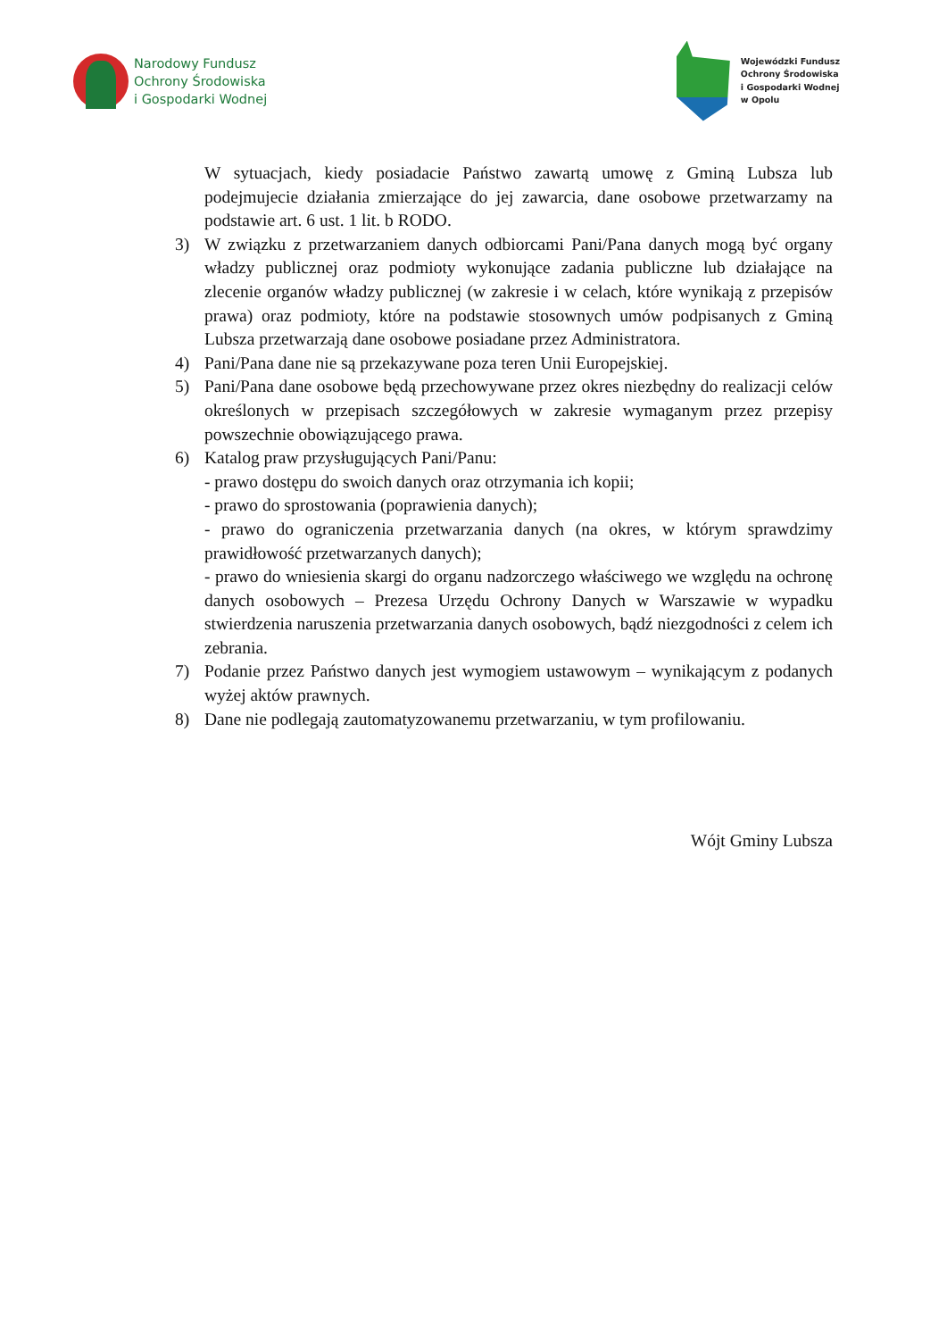Narodowy Fundusz
Ochrony Środowiska
i Gospodarki Wodnej
Wojewódzki Fundusz
Ochrony Środowiska
i Gospodarki Wodnej
w Opolu
W sytuacjach, kiedy posiadacie Państwo zawartą umowę z Gminą Lubsza lub podejmujecie działania zmierzające do jej zawarcia, dane osobowe przetwarzamy na podstawie art. 6 ust. 1 lit. b RODO.
3) W związku z przetwarzaniem danych odbiorcami Pani/Pana danych mogą być organy władzy publicznej oraz podmioty wykonujące zadania publiczne lub działające na zlecenie organów władzy publicznej (w zakresie i w celach, które wynikają z przepisów prawa) oraz podmioty, które na podstawie stosownych umów podpisanych z Gminą Lubsza przetwarzają dane osobowe posiadane przez Administratora.
4) Pani/Pana dane nie są przekazywane poza teren Unii Europejskiej.
5) Pani/Pana dane osobowe będą przechowywane przez okres niezbędny do realizacji celów określonych w przepisach szczegółowych w zakresie wymaganym przez przepisy powszechnie obowiązującego prawa.
6) Katalog praw przysługujących Pani/Panu:
- prawo dostępu do swoich danych oraz otrzymania ich kopii;
- prawo do sprostowania (poprawienia danych);
- prawo do ograniczenia przetwarzania danych (na okres, w którym sprawdzimy prawidłowość przetwarzanych danych);
- prawo do wniesienia skargi do organu nadzorczego właściwego we względu na ochronę danych osobowych – Prezesa Urzędu Ochrony Danych w Warszawie w wypadku stwierdzenia naruszenia przetwarzania danych osobowych, bądź niezgodności z celem ich zebrania.
7) Podanie przez Państwo danych jest wymogiem ustawowym – wynikającym z podanych wyżej aktów prawnych.
8) Dane nie podlegają zautomatyzowanemu przetwarzaniu, w tym profilowaniu.
Wójt Gminy Lubsza